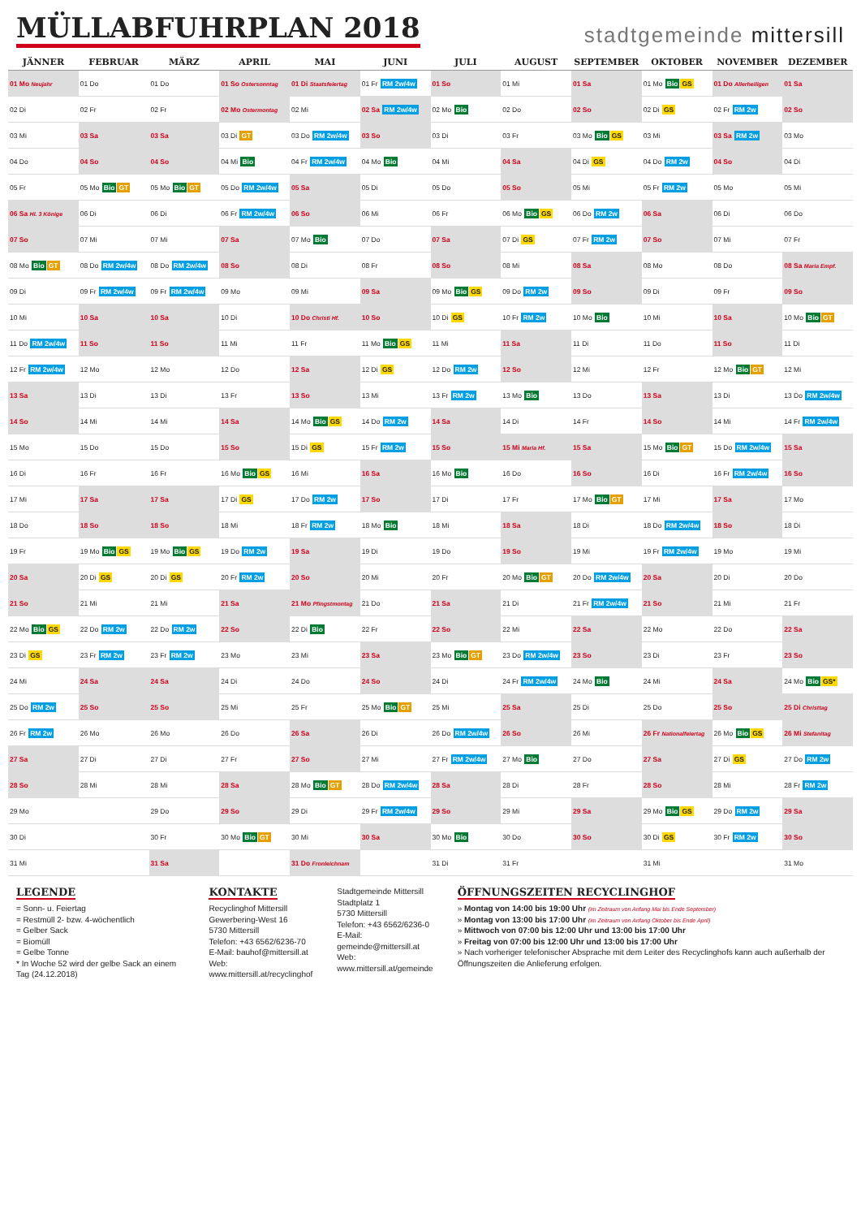MÜLLABFUHRPLAN 2018
stadtgemeinde mittersill
| JÄNNER | FEBRUAR | MÄRZ | APRIL | MAI | JUNI | JULI | AUGUST | SEPTEMBER | OKTOBER | NOVEMBER | DEZEMBER |
| --- | --- | --- | --- | --- | --- | --- | --- | --- | --- | --- | --- |
| 01 Mo Neujahr | 01 Do | 01 Do | 01 So Ostersonntag | 01 Di Staatsfeiertag | 01 Fr RM 2w/4w | 01 So | 01 Mi | 01 Sa | 01 Mo Bio GS | 01 Do Allerheiligen | 01 Sa |
| 02 Di | 02 Fr | 02 Fr | 02 Mo Ostermontag | 02 Mi | 02 Sa RM 2w/4w | 02 Mo Bio | 02 Do | 02 So | 02 Di GS | 02 Fr RM 2w | 02 So |
| 03 Mi | 03 Sa | 03 Sa | 03 Di GT | 03 Do RM 2w/4w | 03 So | 03 Di | 03 Fr | 03 Mo Bio GS | 03 Mi | 03 Sa RM 2w | 03 Mo |
| 04 Do | 04 So | 04 So | 04 Mi Bio | 04 Fr RM 2w/4w | 04 Mo Bio | 04 Mi | 04 Sa | 04 Di GS | 04 Do RM 2w | 04 So | 04 Di |
| 05 Fr | 05 Mo Bio GT | 05 Mo Bio GT | 05 Do RM 2w/4w | 05 Sa | 05 Di | 05 Do | 05 So | 05 Mi | 05 Fr RM 2w | 05 Mo | 05 Mi |
| 06 Sa Hl. 3 Könige | 06 Di | 06 Di | 06 Fr RM 2w/4w | 06 So | 06 Mi | 06 Fr | 06 Mo Bio GS | 06 Do RM 2w | 06 Sa | 06 Di | 06 Do |
| 07 So | 07 Mi | 07 Mi | 07 Sa | 07 Mo Bio | 07 Do | 07 Sa | 07 Di GS | 07 Fr RM 2w | 07 So | 07 Mi | 07 Fr |
| 08 Mo Bio GT | 08 Do RM 2w/4w | 08 Do RM 2w/4w | 08 So | 08 Di | 08 Fr | 08 So | 08 Mi | 08 Sa | 08 Mo | 08 Do | 08 Sa Maria Empf. |
| 09 Di | 09 Fr RM 2w/4w | 09 Fr RM 2w/4w | 09 Mo | 09 Mi | 09 Sa | 09 Mo Bio GS | 09 Do RM 2w | 09 So | 09 Di | 09 Fr | 09 So |
| 10 Mi | 10 Sa | 10 Sa | 10 Di | 10 Do Christi Hf. | 10 So | 10 Di GS | 10 Fr RM 2w | 10 Mo Bio | 10 Mi | 10 Sa | 10 Mo Bio GT |
| 11 Do RM 2w/4w | 11 So | 11 So | 11 Mi | 11 Fr | 11 Mo Bio GS | 11 Mi | 11 Sa | 11 Di | 11 Do | 11 So | 11 Di |
| 12 Fr RM 2w/4w | 12 Mo | 12 Mo | 12 Do | 12 Sa | 12 Di GS | 12 Do RM 2w | 12 So | 12 Mi | 12 Fr | 12 Mo Bio GT | 12 Mi |
| 13 Sa | 13 Di | 13 Di | 13 Fr | 13 So | 13 Mi | 13 Fr RM 2w | 13 Mo Bio | 13 Do | 13 Sa | 13 Di | 13 Do RM 2w/4w |
| 14 So | 14 Mi | 14 Mi | 14 Sa | 14 Mo Bio GS | 14 Do RM 2w | 14 Sa | 14 Di | 14 Fr | 14 So | 14 Mi | 14 Fr RM 2w/4w |
| 15 Mo | 15 Do | 15 Do | 15 So | 15 Di GS | 15 Fr RM 2w | 15 So | 15 Mi Maria Hf. | 15 Sa | 15 Mo Bio GT | 15 Do RM 2w/4w | 15 Sa |
| 16 Di | 16 Fr | 16 Fr | 16 Mo Bio GS | 16 Mi | 16 Sa | 16 Mo Bio | 16 Do | 16 So | 16 Di | 16 Fr RM 2w/4w | 16 So |
| 17 Mi | 17 Sa | 17 Sa | 17 Di GS | 17 Do RM 2w | 17 So | 17 Di | 17 Fr | 17 Mo Bio GT | 17 Mi | 17 Sa | 17 Mo |
| 18 Do | 18 So | 18 So | 18 Mi | 18 Fr RM 2w | 18 Mo Bio | 18 Mi | 18 Sa | 18 Di | 18 Do RM 2w/4w | 18 So | 18 Di |
| 19 Fr | 19 Mo Bio GS | 19 Mo Bio GS | 19 Do RM 2w | 19 Sa | 19 Di | 19 Do | 19 So | 19 Mi | 19 Fr RM 2w/4w | 19 Mo | 19 Mi |
| 20 Sa | 20 Di GS | 20 Di GS | 20 Fr RM 2w | 20 So | 20 Mi | 20 Fr | 20 Mo Bio GT | 20 Do RM 2w/4w | 20 Sa | 20 Di | 20 Do |
| 21 So | 21 Mi | 21 Mi | 21 Sa | 21 Mo Pfingstmontag | 21 Do | 21 Sa | 21 Di | 21 Fr RM 2w/4w | 21 So | 21 Mi | 21 Fr |
| 22 Mo Bio GS | 22 Do RM 2w | 22 Do RM 2w | 22 So | 22 Di Bio | 22 Fr | 22 So | 22 Mi | 22 Sa | 22 Mo | 22 Do | 22 Sa |
| 23 Di GS | 23 Fr RM 2w | 23 Fr RM 2w | 23 Mo | 23 Mi | 23 Sa | 23 Mo Bio GT | 23 Do RM 2w/4w | 23 So | 23 Di | 23 Fr | 23 So |
| 24 Mi | 24 Sa | 24 Sa | 24 Di | 24 Do | 24 So | 24 Di | 24 Fr RM 2w/4w | 24 Mo Bio | 24 Mi | 24 Sa | 24 Mo Bio GS* |
| 25 Do RM 2w | 25 So | 25 So | 25 Mi | 25 Fr | 25 Mo Bio GT | 25 Mi | 25 Sa | 25 Di | 25 Do | 25 So | 25 Di Christtag |
| 26 Fr RM 2w | 26 Mo | 26 Mo | 26 Do | 26 Sa | 26 Di | 26 Do RM 2w/4w | 26 So | 26 Mi | 26 Fr Nationalfeiertag | 26 Mo Bio GS | 26 Mi Stefanitag |
| 27 Sa | 27 Di | 27 Di | 27 Fr | 27 So | 27 Mi | 27 Fr RM 2w/4w | 27 Mo Bio | 27 Do | 27 Sa | 27 Di GS | 27 Do RM 2w |
| 28 So | 28 Mi | 28 Mi | 28 Sa | 28 Mo Bio GT | 28 Do RM 2w/4w | 28 Sa | 28 Di | 28 Fr | 28 So | 28 Mi | 28 Fr RM 2w |
| 29 Mo | | 29 Do | 29 So | 29 Di | 29 Fr RM 2w/4w | 29 So | 29 Mi | 29 Sa | 29 Mo Bio GS | 29 Do RM 2w | 29 Sa |
| 30 Di | | 30 Fr | 30 Mo Bio GT | 30 Mi | 30 Sa | 30 Mo Bio | 30 Do | 30 So | 30 Di GS | 30 Fr RM 2w | 30 So |
| 31 Mi | | 31 Sa | | 31 Do Fronleichnam | | 31 Di | 31 Fr | | 31 Mi | | 31 Mo |
LEGENDE
= Sonn- u. Feiertag
= Restmüll 2- bzw. 4-wöchentlich
= Gelber Sack
= Biomüll
= Gelbe Tonne
* In Woche 52 wird der gelbe Sack an einem Tag (24.12.2018)
KONTAKTE
Recyclinghof Mittersill
Gewerbering-West 16
5730 Mittersill
Telefon: +43 6562/6236-70
E-Mail: bauhof@mittersill.at
Web: www.mittersill.at/recyclinghof
Stadtgemeinde Mittersill
Stadtplatz 1
5730 Mittersill
Telefon: +43 6562/6236-0
E-Mail: gemeinde@mittersill.at
Web: www.mittersill.at/gemeinde
ÖFFNUNGSZEITEN RECYCLINGHOF
» Montag von 14:00 bis 19:00 Uhr (im Zeitraum von Anfang Mai bis Ende September)
» Montag von 13:00 bis 17:00 Uhr (im Zeitraum von Anfang Oktober bis Ende April)
» Mittwoch von 07:00 bis 12:00 Uhr und 13:00 bis 17:00 Uhr
» Freitag von 07:00 bis 12:00 Uhr und 13:00 bis 17:00 Uhr
» Nach vorheriger telefonischer Absprache mit dem Leiter des Recyclinghofs kann auch außerhalb der Öffnungszeiten die Anlieferung erfolgen.